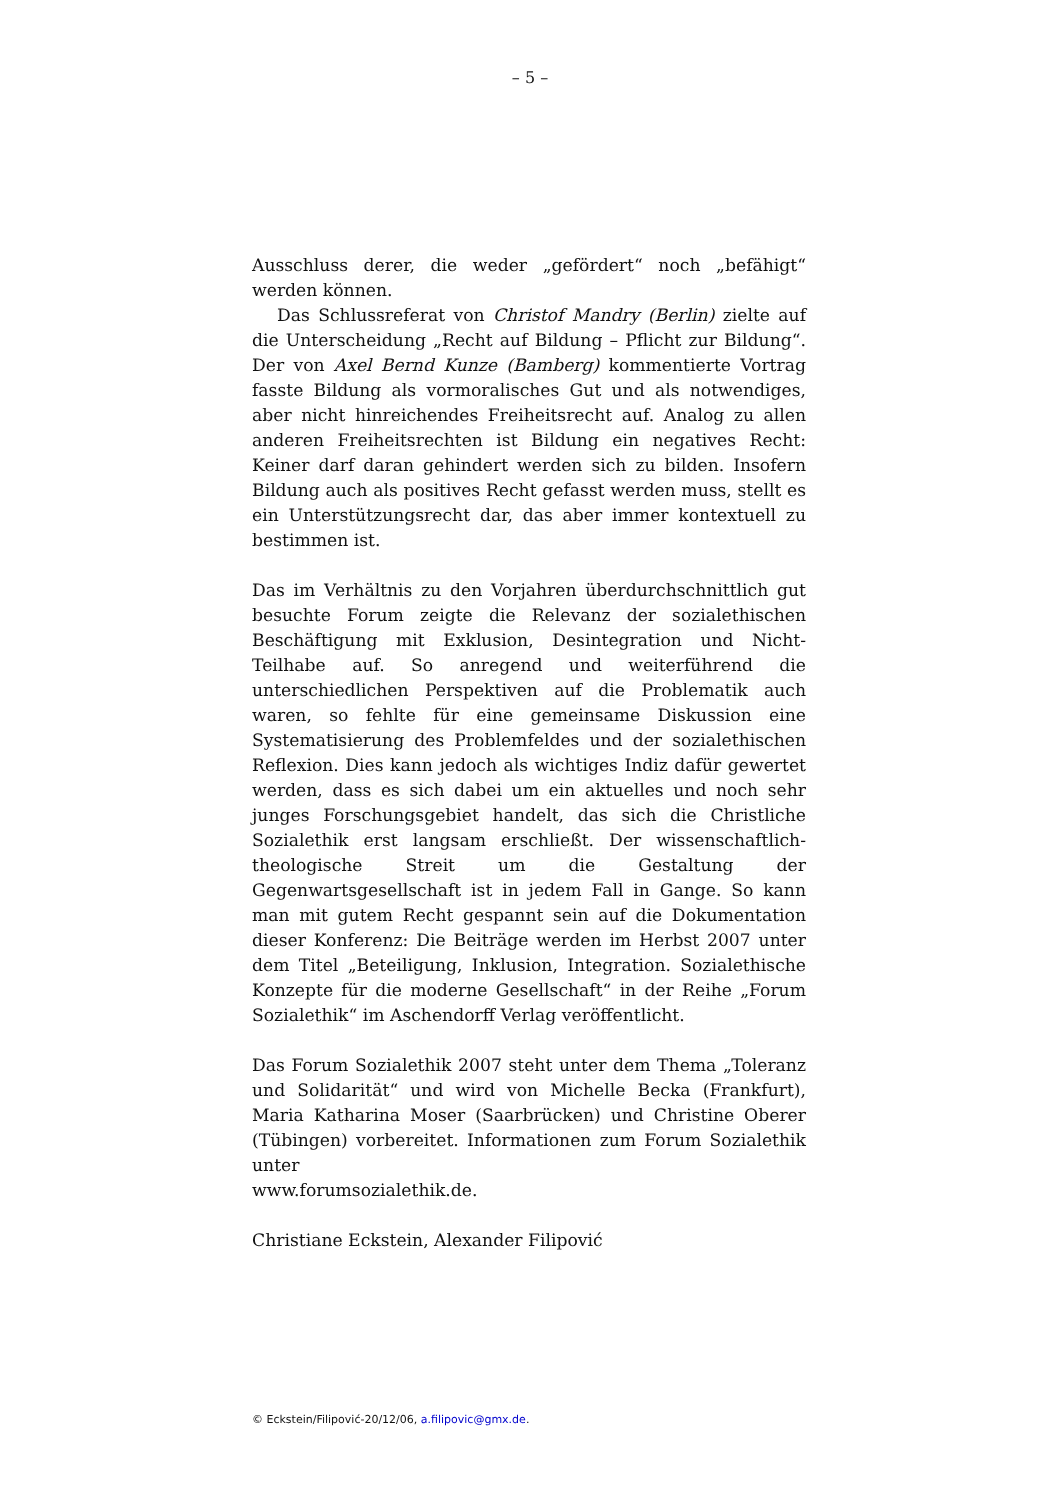– 5 –
Ausschluss derer, die weder „gefördert“ noch „befähigt“ werden können.
Das Schlussreferat von Christof Mandry (Berlin) zielte auf die Unterscheidung „Recht auf Bildung – Pflicht zur Bildung“. Der von Axel Bernd Kunze (Bamberg) kommentierte Vortrag fasste Bildung als vormoralisches Gut und als notwendiges, aber nicht hinreichendes Freiheitsrecht auf. Analog zu allen anderen Freiheitsrechten ist Bildung ein negatives Recht: Keiner darf daran gehindert werden sich zu bilden. Insofern Bildung auch als positives Recht gefasst werden muss, stellt es ein Unterstützungsrecht dar, das aber immer kontextuell zu bestimmen ist.
Das im Verhältnis zu den Vorjahren überdurchschnittlich gut besuchte Forum zeigte die Relevanz der sozialethischen Beschäftigung mit Exklusion, Desintegration und Nicht-Teilhabe auf. So anregend und weiterführend die unterschiedlichen Perspektiven auf die Problematik auch waren, so fehlte für eine gemeinsame Diskussion eine Systematisierung des Problemfeldes und der sozialethischen Reflexion. Dies kann jedoch als wichtiges Indiz dafür gewertet werden, dass es sich dabei um ein aktuelles und noch sehr junges Forschungsgebiet handelt, das sich die Christliche Sozialethik erst langsam erschließt. Der wissenschaftlich-theologische Streit um die Gestaltung der Gegenwartsgesellschaft ist in jedem Fall in Gange. So kann man mit gutem Recht gespannt sein auf die Dokumentation dieser Konferenz: Die Beiträge werden im Herbst 2007 unter dem Titel „Beteiligung, Inklusion, Integration. Sozialethische Konzepte für die moderne Gesellschaft“ in der Reihe „Forum Sozialethik“ im Aschendorff Verlag veröffentlicht.
Das Forum Sozialethik 2007 steht unter dem Thema „Toleranz und Solidarität“ und wird von Michelle Becka (Frankfurt), Maria Katharina Moser (Saarbrücken) und Christine Oberer (Tübingen) vorbereitet. Informationen zum Forum Sozialethik unter
www.forumsozialethik.de.
Christiane Eckstein, Alexander Filipović
© Eckstein/Filipović-20/12/06, a.filipovic@gmx.de.